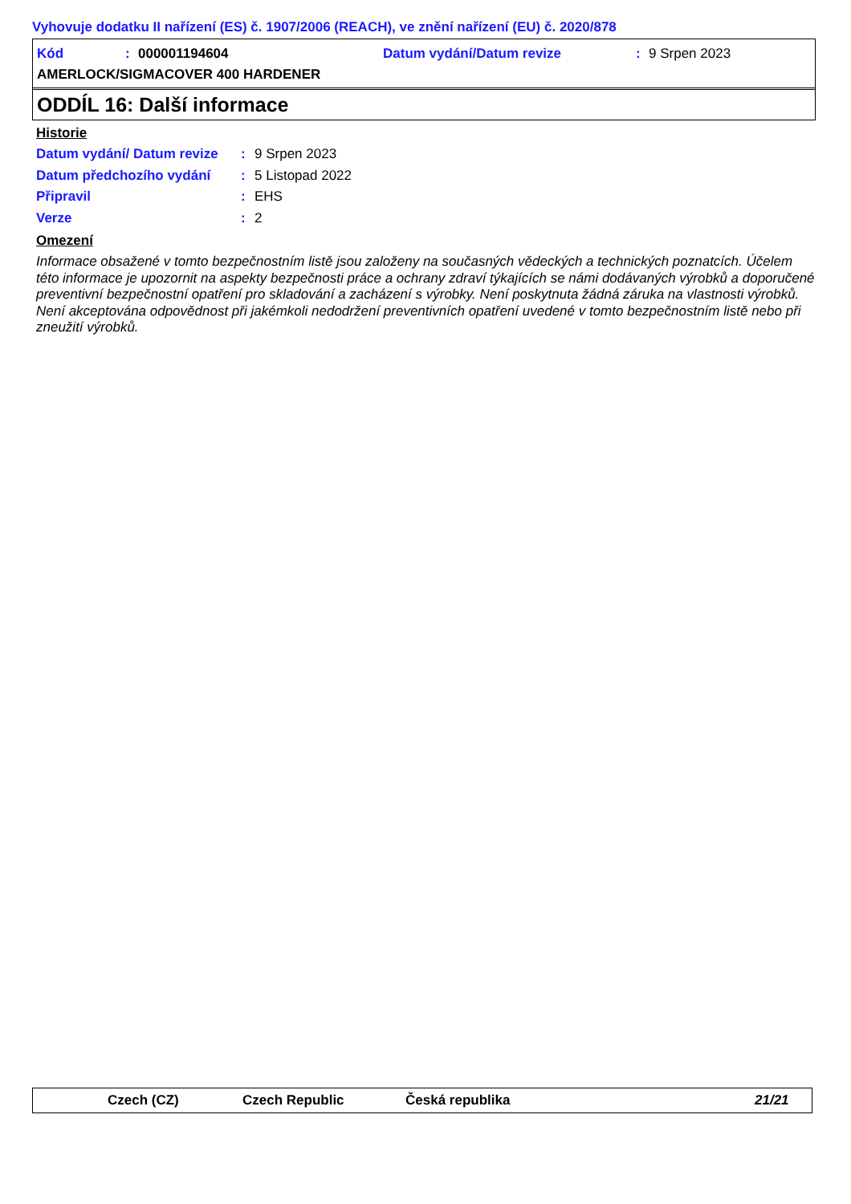Vyhovuje dodatku II nařízení (ES) č. 1907/2006 (REACH), ve znění nařízení (EU) č. 2020/878
Kód: 000001194604 Datum vydání/Datum revize: 9 Srpen 2023
AMERLOCK/SIGMACOVER 400 HARDENER
ODDÍL 16: Další informace
Historie
Datum vydání/ Datum revize: 9 Srpen 2023
Datum předchozího vydání: 5 Listopad 2022
Připravil: EHS
Verze: 2
Omezení
Informace obsažené v tomto bezpečnostním listě jsou založeny na současných vědeckých a technických poznatcích. Účelem této informace je upozornit na aspekty bezpečnosti práce a ochrany zdraví týkajících se námi dodávaných výrobků a doporučené preventivní bezpečnostní opatření pro skladování a zacházení s výrobky. Není poskytnuta žádná záruka na vlastnosti výrobků. Není akceptována odpovědnost při jakémkoli nedodržení preventivních opatření uvedené v tomto bezpečnostním listě nebo při zneužití výrobků.
Czech (CZ) Czech Republic Česká republika 21/21